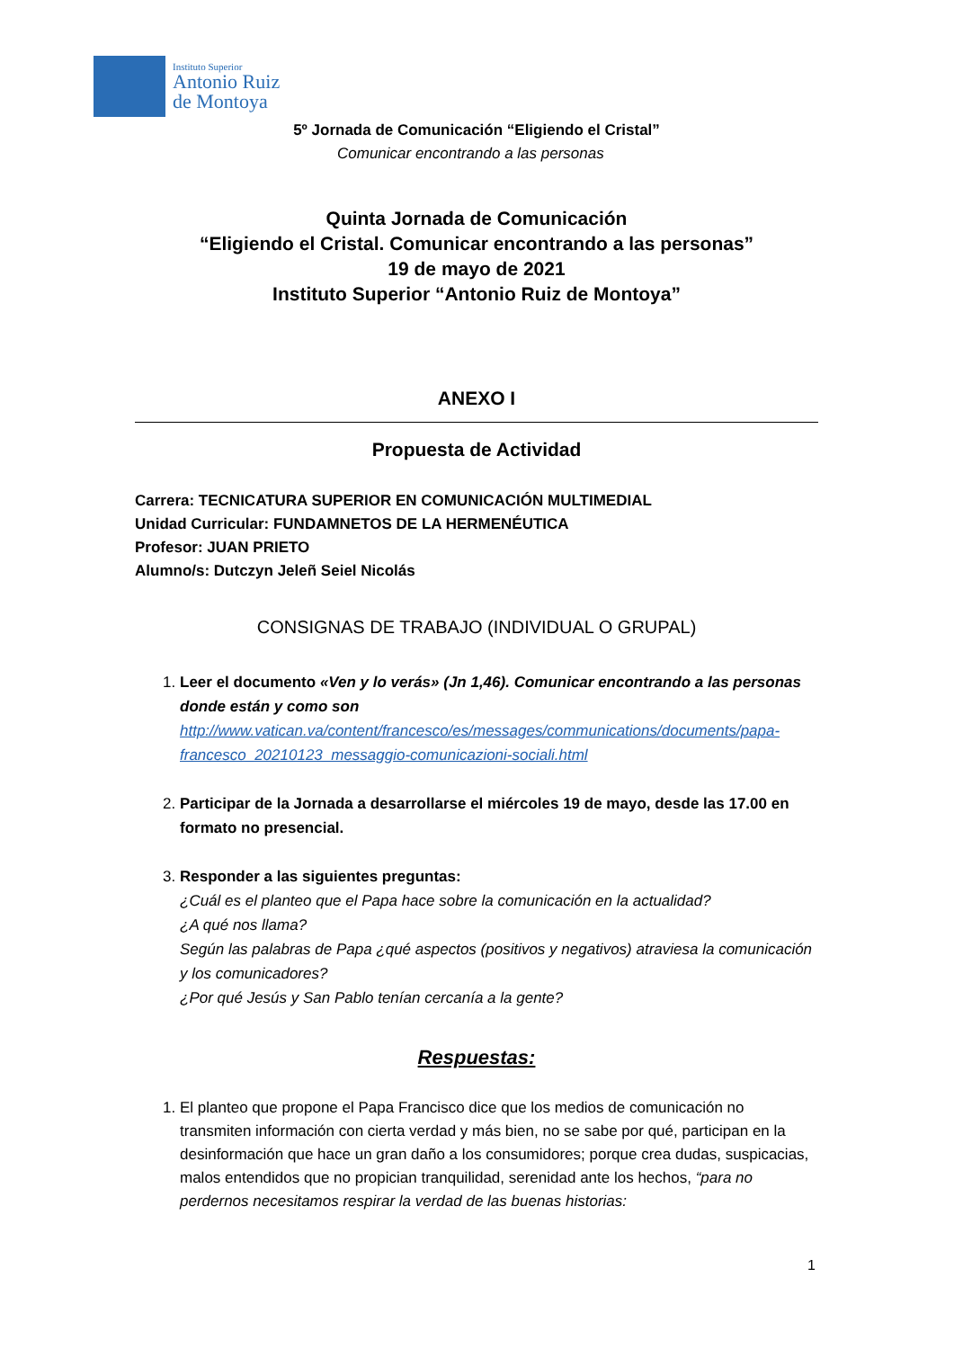Instituto Superior
Antonio Ruiz
de Montoya
5º Jornada de Comunicación “Eligiendo el Cristal”
Comunicar encontrando a las personas
Quinta Jornada de Comunicación
“Eligiendo el Cristal. Comunicar encontrando a las personas”
19 de mayo de 2021
Instituto Superior “Antonio Ruiz de Montoya”
ANEXO I
Propuesta de Actividad
Carrera: TECNICATURA SUPERIOR EN COMUNICACIÓN MULTIMEDIAL
Unidad Curricular: FUNDAMNETOS DE LA HERMENÉUTICA
Profesor: JUAN PRIETO
Alumno/s: Dutczyn Jeleñ Seiel Nicolás
CONSIGNAS DE TRABAJO (INDIVIDUAL O GRUPAL)
1. Leer el documento «Ven y lo verás» (Jn 1,46). Comunicar encontrando a las personas donde están y como son
http://www.vatican.va/content/francesco/es/messages/communications/documents/papa-francesco_20210123_messaggio-comunicazioni-sociali.html
2. Participar de la Jornada a desarrollarse el miércoles 19 de mayo, desde las 17.00 en formato no presencial.
3. Responder a las siguientes preguntas:
¿Cuál es el planteo que el Papa hace sobre la comunicación en la actualidad?
¿A qué nos llama?
Según las palabras de Papa ¿qué aspectos (positivos y negativos) atraviesa la comunicación y los comunicadores?
¿Por qué Jesús y San Pablo tenían cercanía a la gente?
Respuestas:
1. El planteo que propone el Papa Francisco dice que los medios de comunicación no transmiten información con cierta verdad y más bien, no se sabe por qué, participan en la desinformación que hace un gran daño a los consumidores; porque crea dudas, suspicacias, malos entendidos que no propician tranquilidad, serenidad ante los hechos, “para no perdernos necesitamos respirar la verdad de las buenas historias:
1